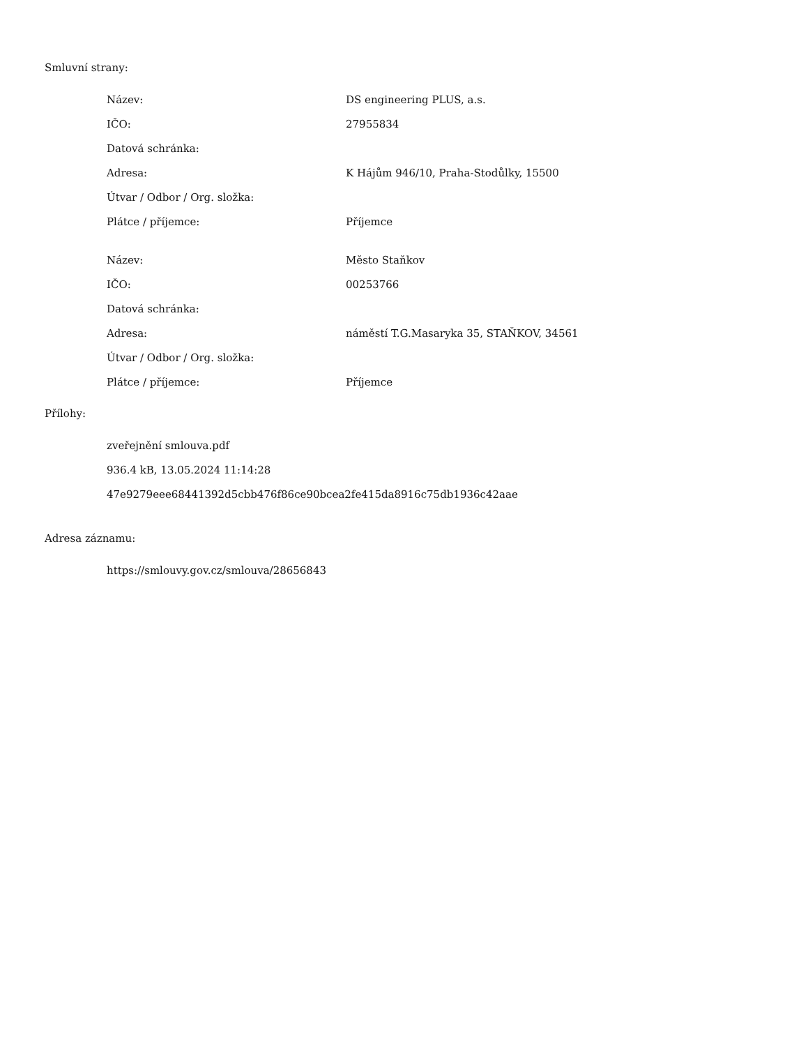Smluvní strany:
| Název: | DS engineering PLUS, a.s. |
| IČO: | 27955834 |
| Datová schránka: | |
| Adresa: | K Hájům 946/10, Praha-Stodůlky, 15500 |
| Útvar / Odbor / Org. složka: | |
| Plátce / příjemce: | Příjemce |
| Název: | Město Staňkov |
| IČO: | 00253766 |
| Datová schránka: | |
| Adresa: | náměstí T.G.Masaryka 35, STAŇKOV, 34561 |
| Útvar / Odbor / Org. složka: | |
| Plátce / příjemce: | Příjemce |
Přílohy:
zveřejnění smlouva.pdf
936.4 kB, 13.05.2024 11:14:28
47e9279eee68441392d5cbb476f86ce90bcea2fe415da8916c75db1936c42aae
Adresa záznamu:
https://smlouvy.gov.cz/smlouva/28656843